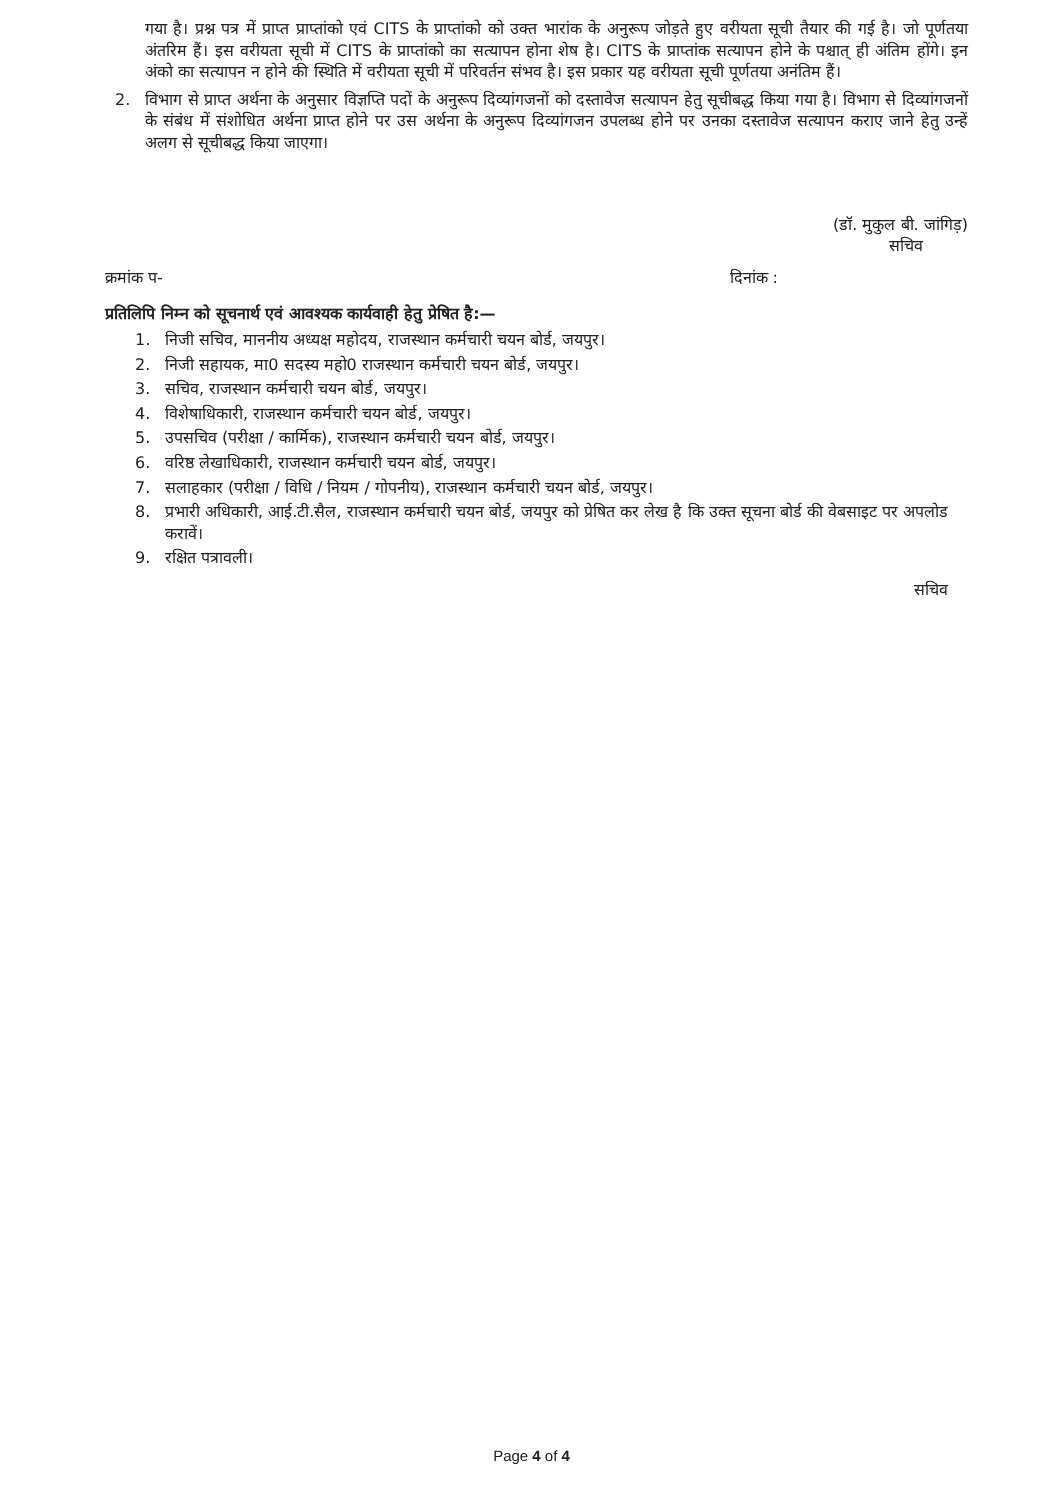गया है। प्रश्न पत्र में प्राप्त प्राप्तांको एवं CITS के प्राप्तांको को उक्त भारांक के अनुरूप जोड़ते हुए वरीयता सूची तैयार की गई है। जो पूर्णतया अंतरिम हैं। इस वरीयता सूची में CITS के प्राप्तांको का सत्यापन होना शेष है। CITS के प्राप्तांक सत्यापन होने के पश्चात् ही अंतिम होंगे। इन अंको का सत्यापन न होने की स्थिति में वरीयता सूची में परिवर्तन संभव है। इस प्रकार यह वरीयता सूची पूर्णतया अनंतिम हैं।
2. विभाग से प्राप्त अर्थना के अनुसार विज्ञप्ति पदों के अनुरूप दिव्यांगजनों को दस्तावेज सत्यापन हेतु सूचीबद्ध किया गया है। विभाग से दिव्यांगजनों के संबंध में संशोधित अर्थना प्राप्त होने पर उस अर्थना के अनुरूप दिव्यांगजन उपलब्ध होने पर उनका दस्तावेज सत्यापन कराए जाने हेतु उन्हें अलग से सूचीबद्ध किया जाएगा।
(डॉ. मुकुल बी. जांगिड़)
सचिव
क्रमांक प- दिनांक :
प्रतिलिपि निम्न को सूचनार्थ एवं आवश्यक कार्यवाही हेतु प्रेषित है:—
1. निजी सचिव, माननीय अध्यक्ष महोदय, राजस्थान कर्मचारी चयन बोर्ड, जयपुर।
2. निजी सहायक, मा0 सदस्य महो0 राजस्थान कर्मचारी चयन बोर्ड, जयपुर।
3. सचिव, राजस्थान कर्मचारी चयन बोर्ड, जयपुर।
4. विशेषाधिकारी, राजस्थान कर्मचारी चयन बोर्ड, जयपुर।
5. उपसचिव (परीक्षा / कार्मिक), राजस्थान कर्मचारी चयन बोर्ड, जयपुर।
6. वरिष्ठ लेखाधिकारी, राजस्थान कर्मचारी चयन बोर्ड, जयपुर।
7. सलाहकार (परीक्षा / विधि / नियम / गोपनीय), राजस्थान कर्मचारी चयन बोर्ड, जयपुर।
8. प्रभारी अधिकारी, आई.टी.सैल, राजस्थान कर्मचारी चयन बोर्ड, जयपुर को प्रेषित कर लेख है कि उक्त सूचना बोर्ड की वेबसाइट पर अपलोड करावें।
9. रक्षित पत्रावली।
सचिव
Page 4 of 4